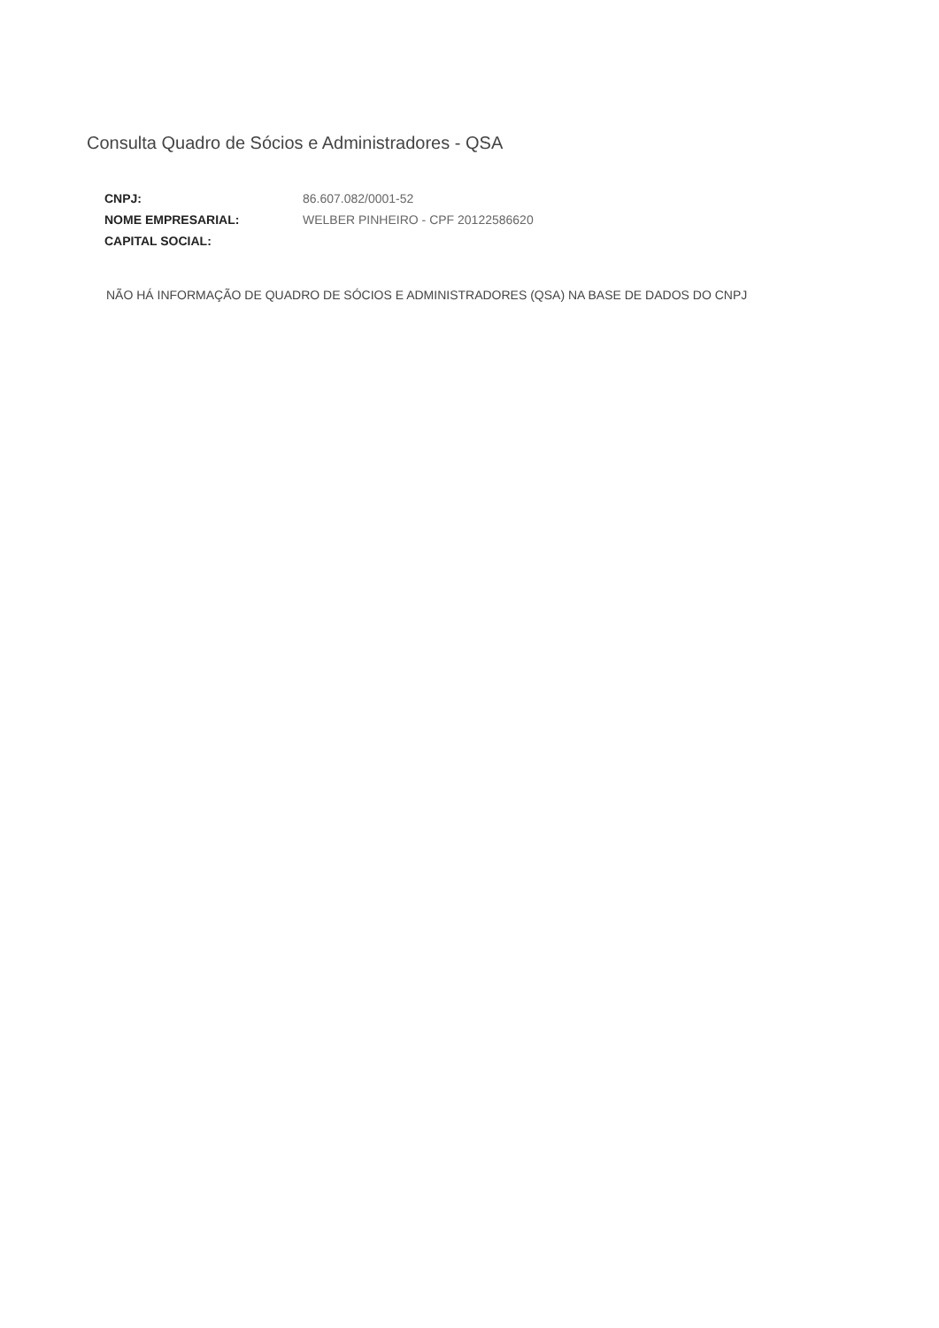Consulta Quadro de Sócios e Administradores - QSA
| CNPJ: | 86.607.082/0001-52 |
| NOME EMPRESARIAL: | WELBER PINHEIRO - CPF 20122586620 |
| CAPITAL SOCIAL: | |
NÃO HÁ INFORMAÇÃO DE QUADRO DE SÓCIOS E ADMINISTRADORES (QSA) NA BASE DE DADOS DO CNPJ